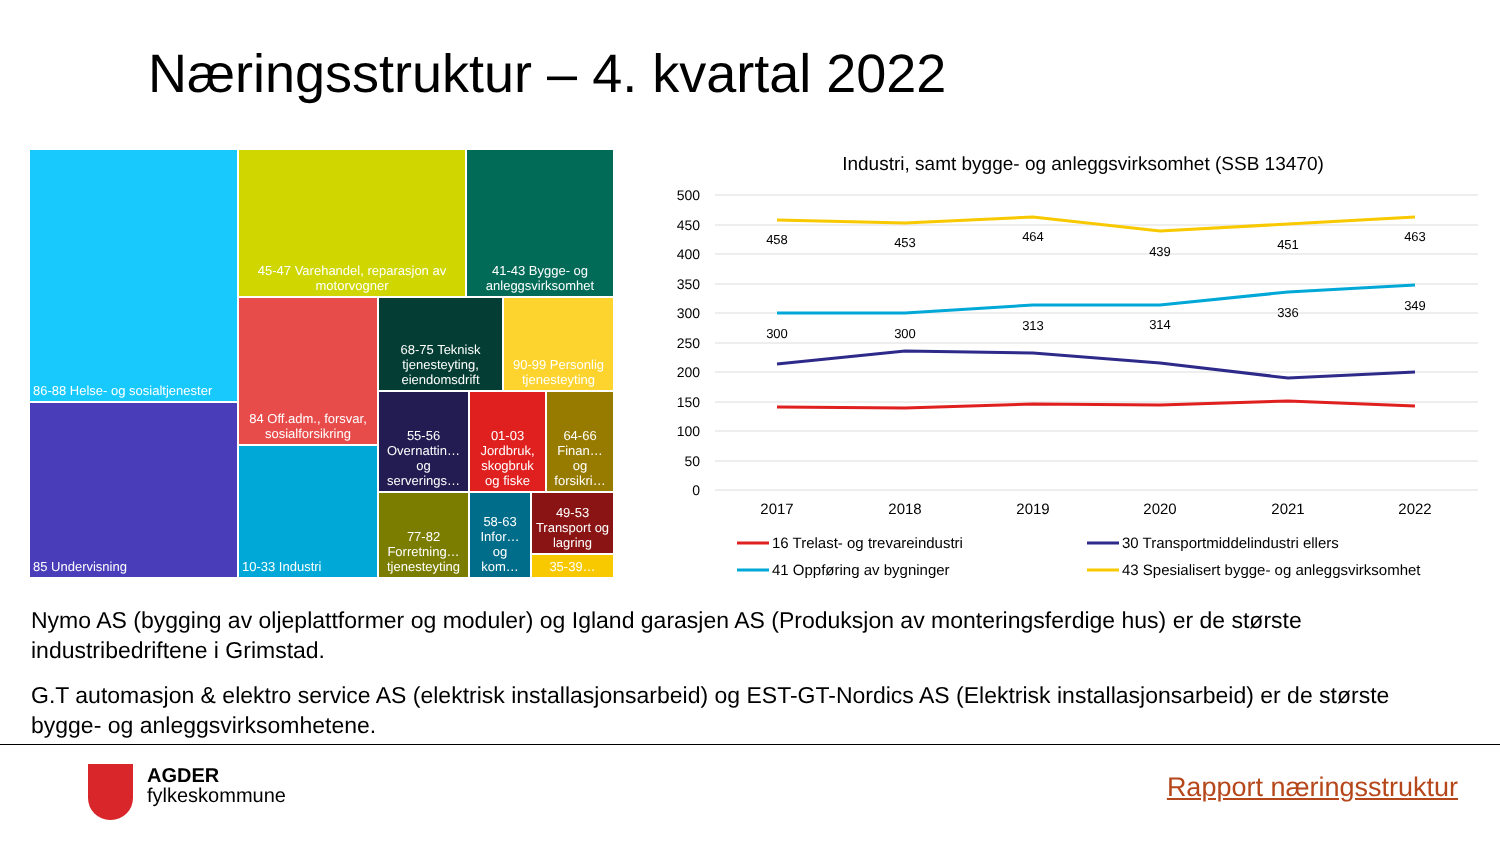Næringsstruktur – 4. kvartal 2022
86-88 Helse- og sosialtjenester
85 Undervisning
45-47 Varehandel, reparasjon av motorvogner
41-43 Bygge- og anleggsvirksomhet
84 Off.adm., forsvar, sosialforsikring
10-33 Industri
68-75 Teknisk tjenesteyting, eiendomsdrift
90-99 Personlig tjenesteyting
55-56 Overnattin… og serverings…
01-03 Jordbruk, skogbruk og fiske
64-66 Finan… og forsikri…
77-82 Forretning… tjenesteyting
58-63 Infor… og kom…
49-53 Transport og lagring
35-39…
Industri, samt bygge- og anleggsvirksomhet (SSB 13470)
500
450
400
350
300
250
200
150
100
50
0
458
453
464
439
451
463
300
300
313
314
336
349
2017
2018
2019
2020
2021
2022
16 Trelast- og trevareindustri
30 Transportmiddelindustri ellers
41 Oppføring av bygninger
43 Spesialisert bygge- og anleggsvirksomhet
Nymo AS (bygging av oljeplattformer og moduler) og Igland garasjen AS (Produksjon av monteringsferdige hus) er de største industribedriftene i Grimstad.
G.T automasjon & elektro service AS (elektrisk installasjonsarbeid) og EST-GT-Nordics AS (Elektrisk installasjonsarbeid) er de største bygge- og anleggsvirksomhetene.
AGDER
fylkeskommune
Rapport næringsstruktur